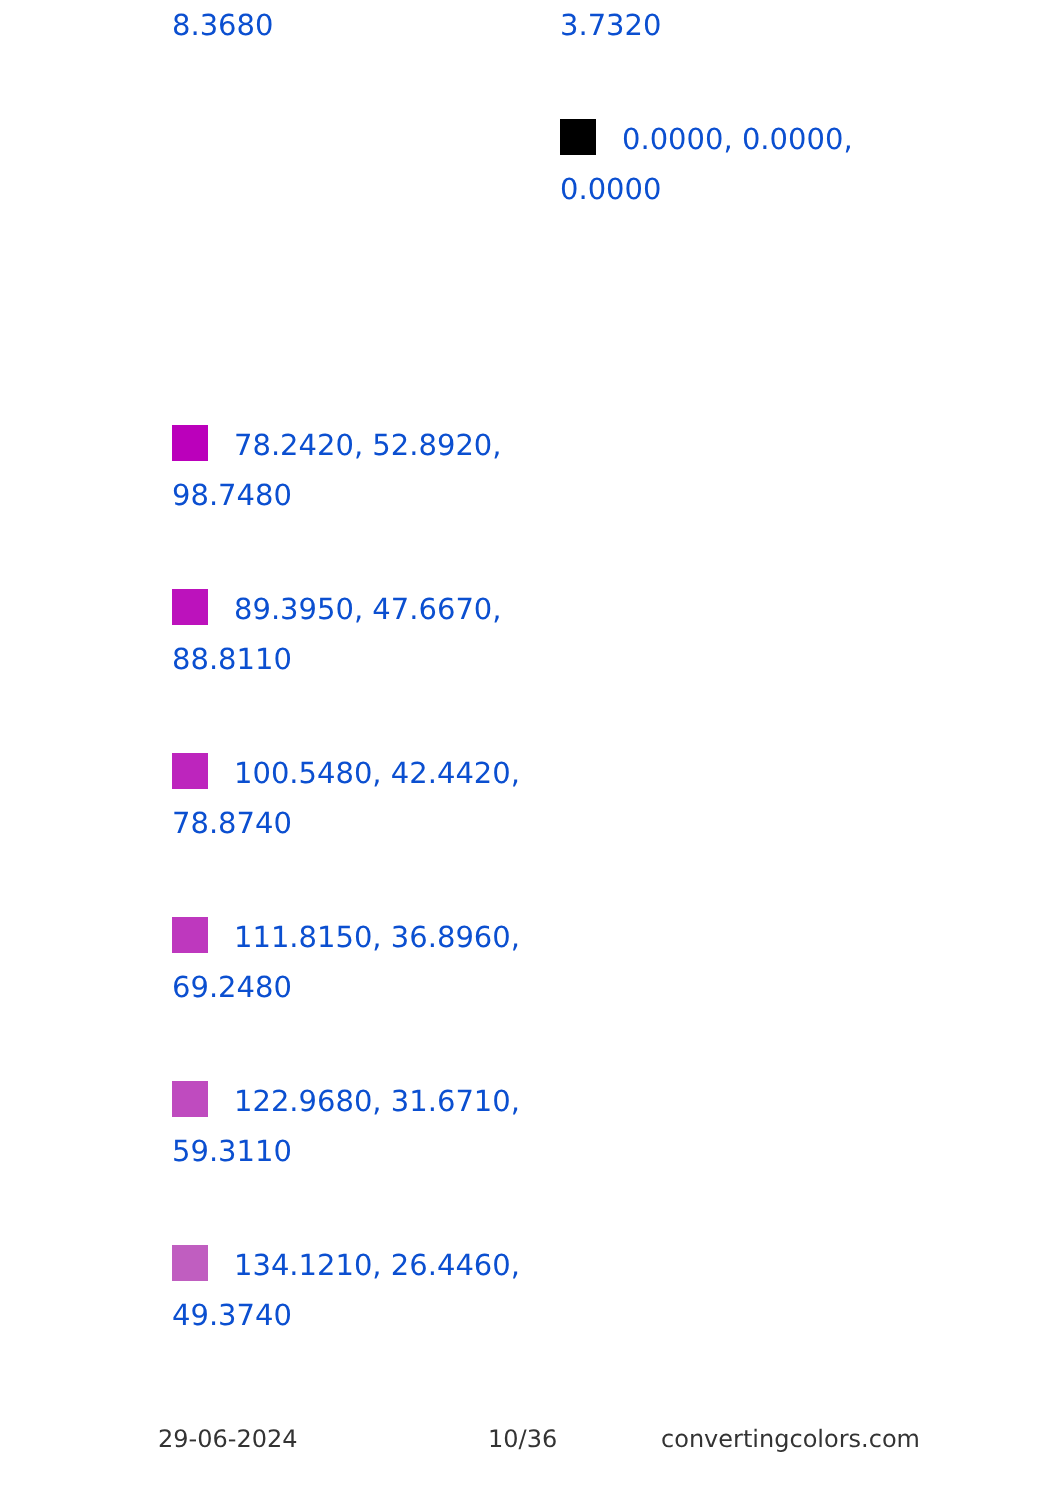8.3680 3.7320
0.0000, 0.0000, 0.0000
78.2420, 52.8920, 98.7480
89.3950, 47.6670, 88.8110
100.5480, 42.4420, 78.8740
111.8150, 36.8960, 69.2480
122.9680, 31.6710, 59.3110
134.1210, 26.4460, 49.3740
29-06-2024 10/36 convertingcolors.com